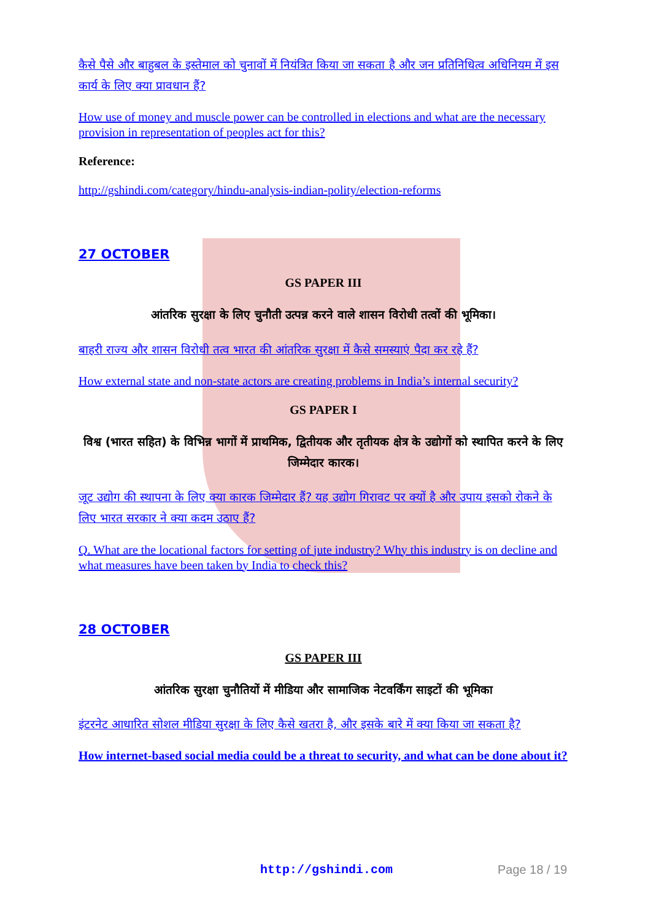कैसे पैसे और बाहुबल के इस्तेमाल को चुनावों में नियंत्रित किया जा सकता है और जन प्रतिनिधित्व अधिनियम में इस कार्य के लिए क्या प्रावधान हैं?
How use of money and muscle power can be controlled in elections and what are the necessary provision in representation of peoples act for this?
Reference:
http://gshindi.com/category/hindu-analysis-indian-polity/election-reforms
27 OCTOBER
GS PAPER III
आंतरिक सुरक्षा के लिए चुनौती उत्पन्न करने वाले शासन विरोधी तत्वों की भूमिका।
बाहरी राज्य और शासन विरोधी तत्व भारत की आंतरिक सुरक्षा में कैसे समस्याएं पैदा कर रहे हैं?
How external state and non-state actors are creating problems in India’s internal security?
GS PAPER I
विश्व (भारत सहित) के विभिन्न भागों में प्राथमिक, द्वितीयक और तृतीयक क्षेत्र के उद्योगों को स्थापित करने के लिए जिम्मेदार कारक।
जूट उद्योग की स्थापना के लिए क्या कारक जिम्मेदार हैं? यह उद्योग गिरावट पर क्यों है और उपाय इसको रोकने के लिए भारत सरकार ने क्या कदम उठाए हैं?
Q. What are the locational factors for setting of jute industry? Why this industry is on decline and what measures have been taken by India to check this?
28 OCTOBER
GS PAPER III
आंतरिक सुरक्षा चुनौतियों में मीडिया और सामाजिक नेटवर्किंग साइटों की भूमिका
इंटरनेट आधारित सोशल मीडिया सुरक्षा के लिए कैसे खतरा है, और इसके बारे में क्या किया जा सकता है?
How internet-based social media could be a threat to security, and what can be done about it?
http://gshindi.com Page 18 / 19